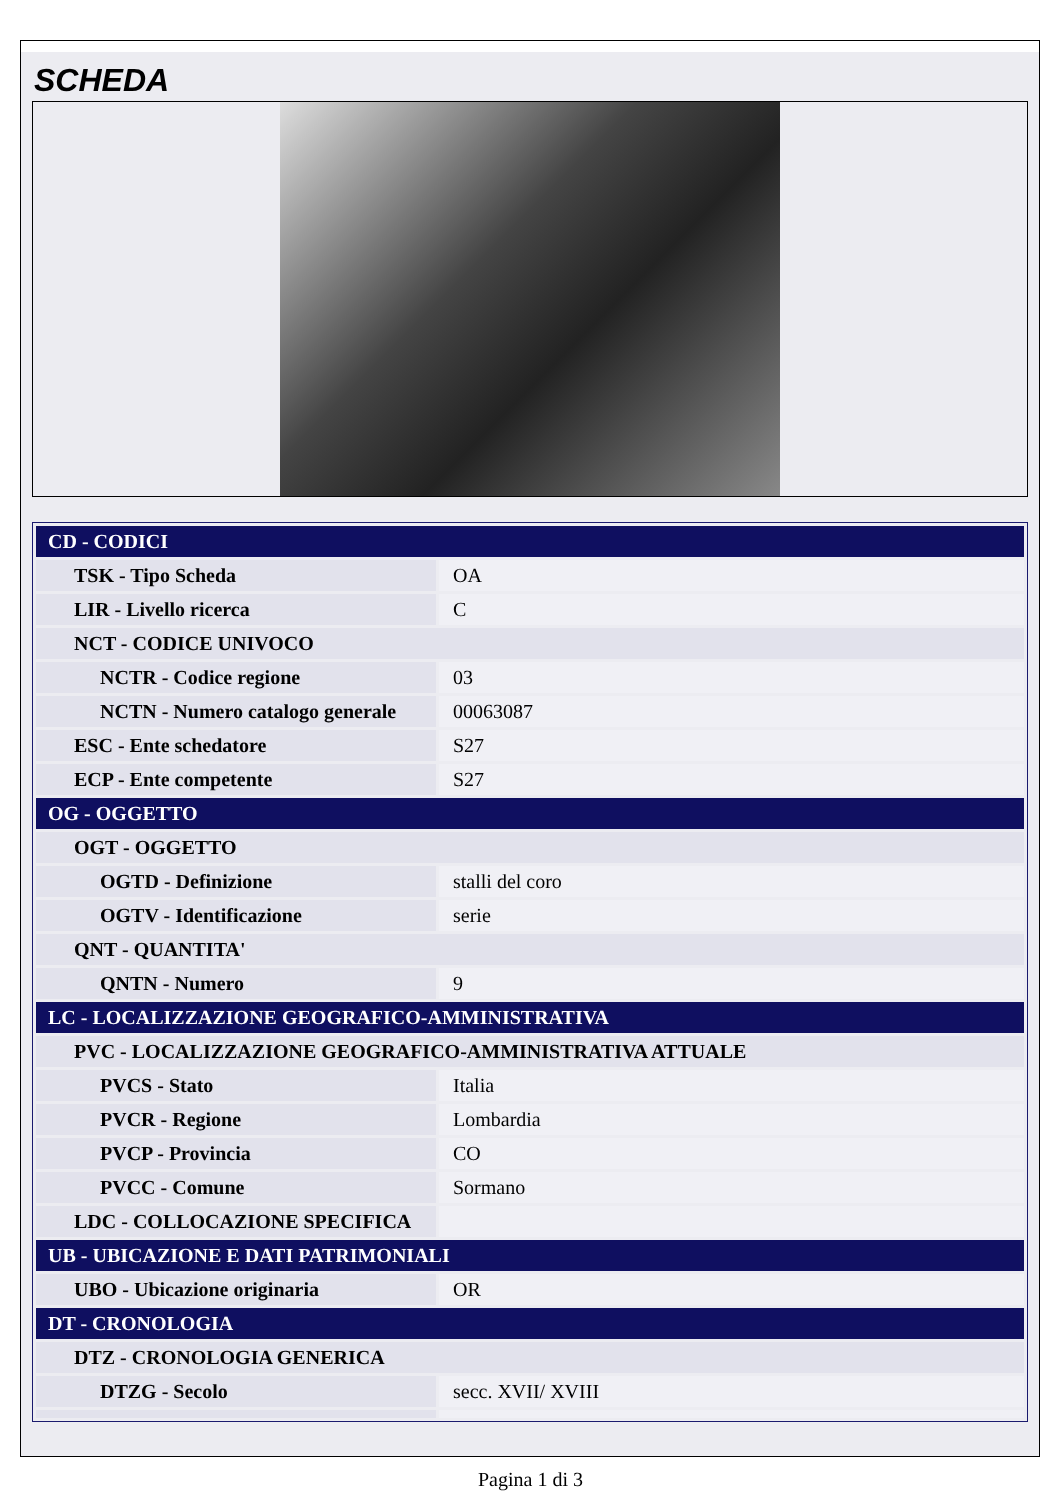SCHEDA
| CD - CODICI | |
| TSK - Tipo Scheda | OA |
| LIR - Livello ricerca | C |
| NCT - CODICE UNIVOCO | |
| NCTR - Codice regione | 03 |
| NCTN - Numero catalogo generale | 00063087 |
| ESC - Ente schedatore | S27 |
| ECP - Ente competente | S27 |
| OG - OGGETTO | |
| OGT - OGGETTO | |
| OGTD - Definizione | stalli del coro |
| OGTV - Identificazione | serie |
| QNT - QUANTITA' | |
| QNTN - Numero | 9 |
| LC - LOCALIZZAZIONE GEOGRAFICO-AMMINISTRATIVA | |
| PVC - LOCALIZZAZIONE GEOGRAFICO-AMMINISTRATIVA ATTUALE | |
| PVCS - Stato | Italia |
| PVCR - Regione | Lombardia |
| PVCP - Provincia | CO |
| PVCC - Comune | Sormano |
| LDC - COLLOCAZIONE SPECIFICA | |
| UB - UBICAZIONE E DATI PATRIMONIALI | |
| UBO - Ubicazione originaria | OR |
| DT - CRONOLOGIA | |
| DTZ - CRONOLOGIA GENERICA | |
| DTZG - Secolo | secc. XVII/ XVIII |
Pagina 1 di 3